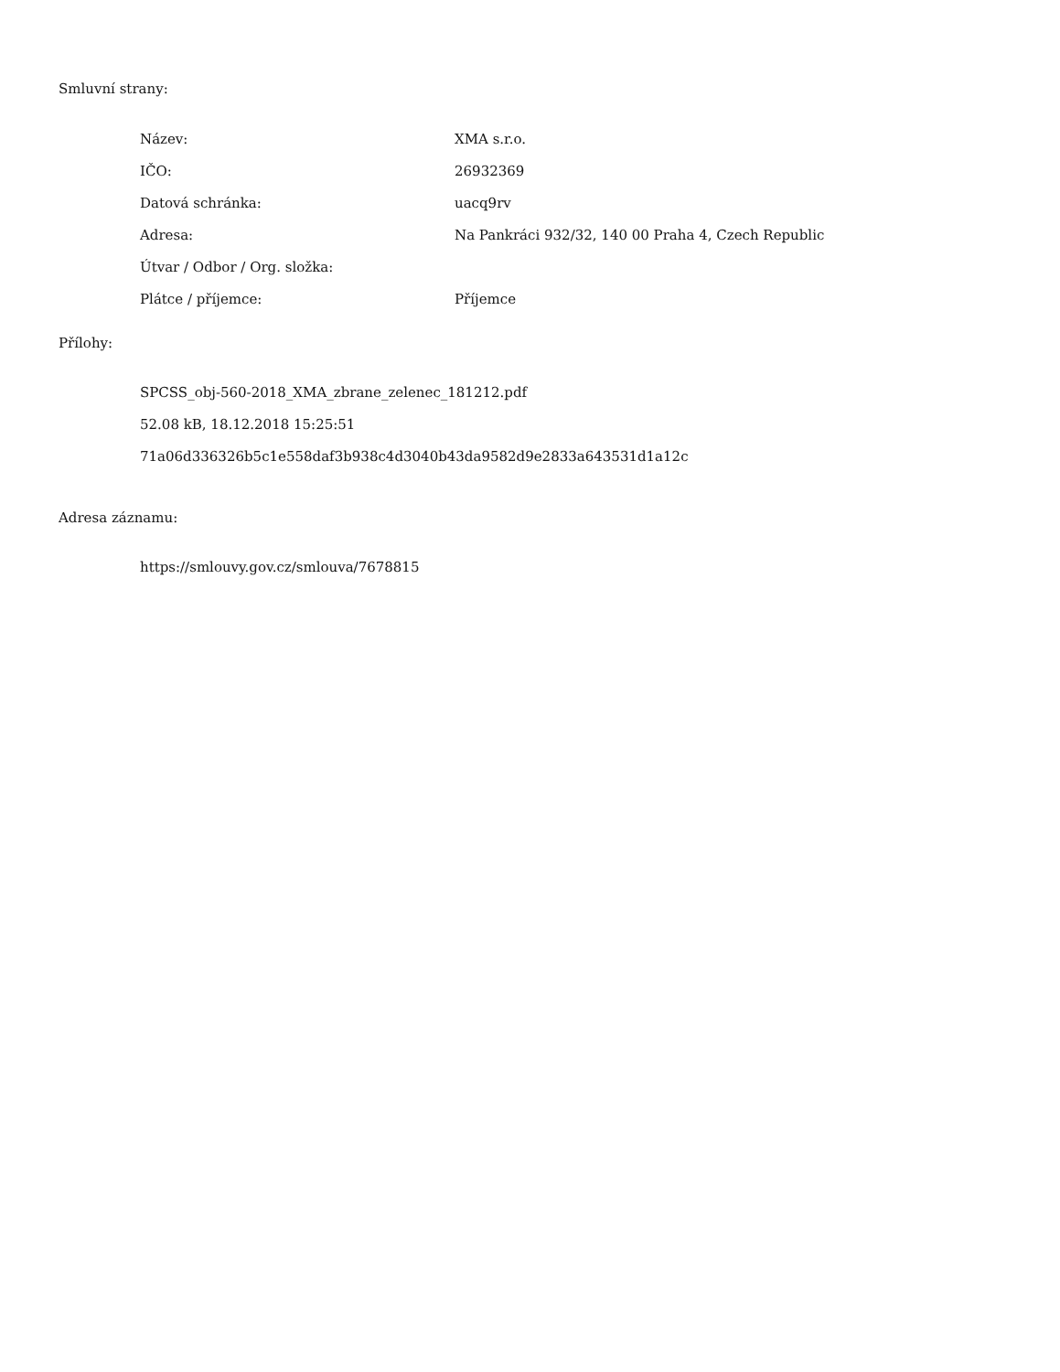Smluvní strany:
| Název: | XMA s.r.o. |
| IČO: | 26932369 |
| Datová schránka: | uacq9rv |
| Adresa: | Na Pankráci 932/32, 140 00 Praha 4, Czech Republic |
| Útvar / Odbor / Org. složka: | |
| Plátce / příjemce: | Příjemce |
Přílohy:
SPCSS_obj-560-2018_XMA_zbrane_zelenec_181212.pdf
52.08 kB, 18.12.2018 15:25:51
71a06d336326b5c1e558daf3b938c4d3040b43da9582d9e2833a643531d1a12c
Adresa záznamu:
https://smlouvy.gov.cz/smlouva/7678815